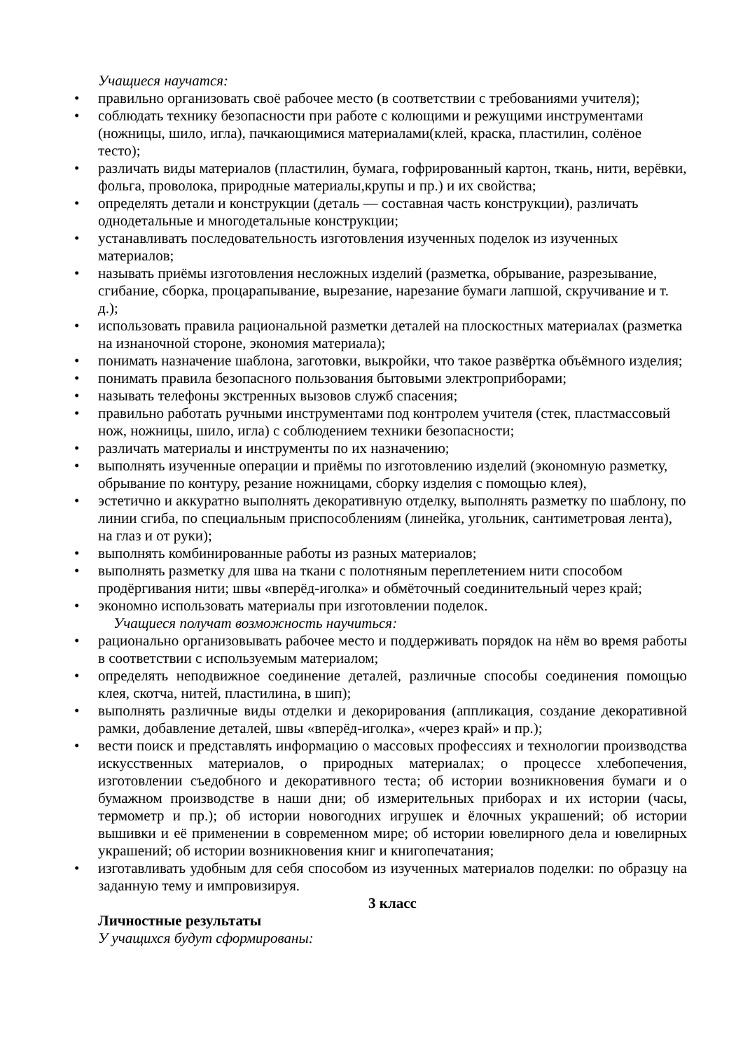Учащиеся научатся:
• правильно организовать своё рабочее место (в соответствии с требованиями учителя);
• соблюдать технику безопасности при работе с колющими и режущими инструментами (ножницы, шило, игла), пачкающимися материалами(клей, краска, пластилин, солёное тесто);
• различать виды материалов (пластилин, бумага, гофрированный картон, ткань, нити, верёвки, фольга, проволока, природные материалы,крупы и пр.) и их свойства;
• определять детали и конструкции (деталь — составная часть конструкции), различать однодетальные и многодетальные конструкции;
• устанавливать последовательность изготовления изученных поделок из изученных материалов;
• называть приёмы изготовления несложных изделий (разметка, обрывание, разрезывание, сгибание, сборка, процарапывание, вырезание, нарезание бумаги лапшой, скручивание и т. д.);
• использовать правила рациональной разметки деталей на плоскостных материалах (разметка на изнаночной стороне, экономия материала);
• понимать назначение шаблона, заготовки, выкройки, что такое развёртка объёмного изделия;
• понимать правила безопасного пользования бытовыми электроприборами;
• называть телефоны экстренных вызовов служб спасения;
• правильно работать ручными инструментами под контролем учителя (стек, пластмассовый нож, ножницы, шило, игла) с соблюдением техники безопасности;
• различать материалы и инструменты по их назначению;
• выполнять изученные операции и приёмы по изготовлению изделий (экономную разметку, обрывание по контуру, резание ножницами, сборку изделия с помощью клея),
• эстетично и аккуратно выполнять декоративную отделку, выполнять разметку по шаблону, по линии сгиба, по специальным приспособлениям (линейка, угольник, сантиметровая лента), на глаз и от руки);
• выполнять комбинированные работы из разных материалов;
• выполнять разметку для шва на ткани с полотняным переплетением нити способом продёргивания нити; швы «вперёд-иголка» и обмёточный соединительный через край;
• экономно использовать материалы при изготовлении поделок.
Учащиеся получат возможность научиться:
• рационально организовывать рабочее место и поддерживать порядок на нём во время работы в соответствии с используемым материалом;
• определять неподвижное соединение деталей, различные способы соединения помощью клея, скотча, нитей, пластилина, в шип);
• выполнять различные виды отделки и декорирования (аппликация, создание декоративной рамки, добавление деталей, швы «вперёд-иголка», «через край» и пр.);
• вести поиск и представлять информацию о массовых профессиях и технологии производства искусственных материалов, о природных материалах; о процессе хлебопечения, изготовлении съедобного и декоративного теста; об истории возникновения бумаги и о бумажном производстве в наши дни; об измерительных приборах и их истории (часы, термометр и пр.); об истории новогодних игрушек и ёлочных украшений; об истории вышивки и её применении в современном мире; об истории ювелирного дела и ювелирных украшений; об истории возникновения книг и книгопечатания;
• изготавливать удобным для себя способом из изученных материалов поделки: по образцу на заданную тему и импровизируя.
3 класс
Личностные результаты
У учащихся будут сформированы: